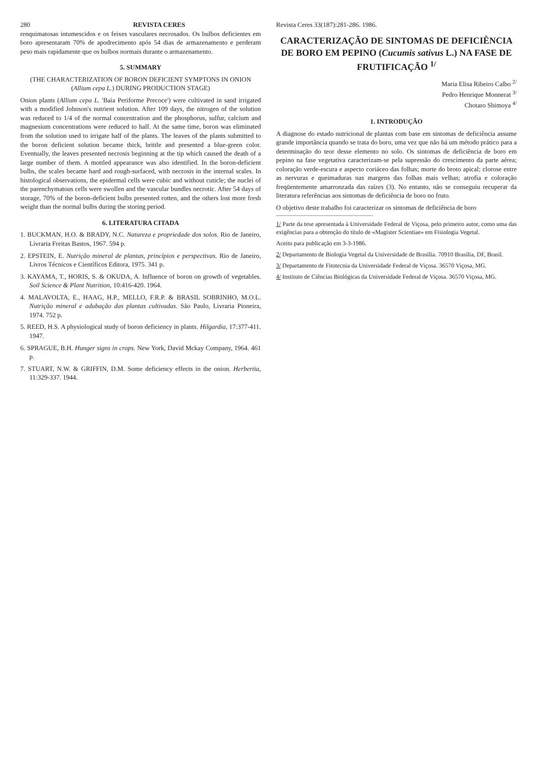280 REVISTA CERES
renquimatosas intumescidos e os feixes vasculares necrosados. Os bulbos deficientes em boro apresentaram 70% de apodrecimento após 54 dias de armazenamento e perderam peso mais rapidamente que os bulbos normais durante o armazenamento.
5. SUMMARY
(THE CHARACTERIZATION OF BORON DEFICIENT SYMPTONS IN ONION (Allium cepa L.) DURING PRODUCTION STAGE)
Onion plants (Allium cepa L. 'Baia Periforme Precoce') were cultivated in sand irrigated with a modified Johnson's nutrient solution. After 109 days, the nitrogen of the solution was reduced to 1/4 of the normal concentration and the phosphorus, sulfur, calcium and magnesium concentrations were reduced to half. At the same time, boron was eliminated from the solution used to irrigate half of the plants. The leaves of the plants submitted to the boron deficient solution became thick, brittle and presented a blue-green color. Eventually, the leaves presented necrosis beginning at the tip which caused the death of a large number of them. A mottled appearance was also identified. In the boron-deficient bulbs, the scales became hard and rough-surfaced, with necrosis in the internal scales. In histological observations, the epidermal cells were cubic and without cuticle; the nuclei of the parenchymatous cells were swollen and the vascular bundles necrotic. After 54 days of storage, 70% of the boron-deficient bulbs presented rotten, and the others lost more fresh weight than the normal bulbs during the storing period.
6. LITERATURA CITADA
1. BUCKMAN, H.O. & BRADY, N.C. Natureza e propriedade dos solos. Rio de Janeiro, Livraria Freitas Bastos, 1967. 594 p.
2. EPSTEIN, E. Nutrição mineral de plantas, princípios e perspectivas. Rio de Janeiro, Livros Técnicos e Científicos Editora, 1975. 341 p.
3. KAYAMA, T., HORIS, S. & OKUDA, A. Influence of boron on growth of vegetables. Soil Science & Plant Nutrition, 10:416-420. 1964.
4. MALAVOLTA, E., HAAG, H.P., MELLO, F.R.P. & BRASIL SOBRINHO, M.O.L. Nutrição mineral e adubação das plantas cultivadas. São Paulo, Livraria Pioneira, 1974. 752 p.
5. REED, H.S. A physiological study of boron deficiency in plants. Hilgardia, 17:377-411. 1947.
6. SPRAGUE, B.H. Hunger signs in crops. New York, David Mckay Company, 1964. 461 p.
7. STUART, N.W. & GRIFFIN, D.M. Some deficiency effects in the onion. Herbertia, 11:329-337. 1944.
Revista Ceres 33(187):281-286. 1986.
CARACTERIZAÇÃO DE SINTOMAS DE DEFICIÊNCIA DE BORO EM PEPINO (Cucumis sativus L.) NA FASE DE FRUTIFICAÇÃO <sup>1/</sup>
Maria Elisa Ribeiro Calbo <sup>2/</sup>
Pedro Henrique Monnerat <sup>3/</sup>
Chotaro Shimoya <sup>4/</sup>
1. INTRODUÇÃO
A diagnose do estado nutricional de plantas com base em sintomas de deficiência assume grande importância quando se trata do boro, uma vez que não há um método prático para a determinação do teor desse elemento no solo. Os sintomas de deficiência de boro em pepino na fase vegetativa caracterizam-se pela supressão do crescimento da parte aérea; coloração verde-escura e aspecto coriáceo das folhas; morte do broto apical; clorose entre as nervuras e queimaduras nas margens das folhas mais velhas; atrofia e coloração freqüentemente amarronzada das raízes (3). No entanto, não se conseguiu recuperar da literatura referências aos sintomas de deficiência de boro no fruto.
O objetivo deste trabalho foi caracterizar os sintomas de deficiência de boro
1/ Parte da tese apresentada à Universidade Federal de Viçosa, pelo primeiro autor, como uma das exigências para a obtenção do título de «Magister Scientiae» em Fisiologia Vegetal.
Aceito para publicação em 3-3-1986.
2/ Departamento de Biologia Vegetal da Universidade de Brasília. 70910 Brasília, DF, Brasil.
3/ Departamento de Fitotecnia da Universidade Federal de Viçosa. 36570 Viçosa, MG.
4/ Instituto de Ciências Biológicas da Universidade Federal de Viçosa. 36570 Viçosa, MG.